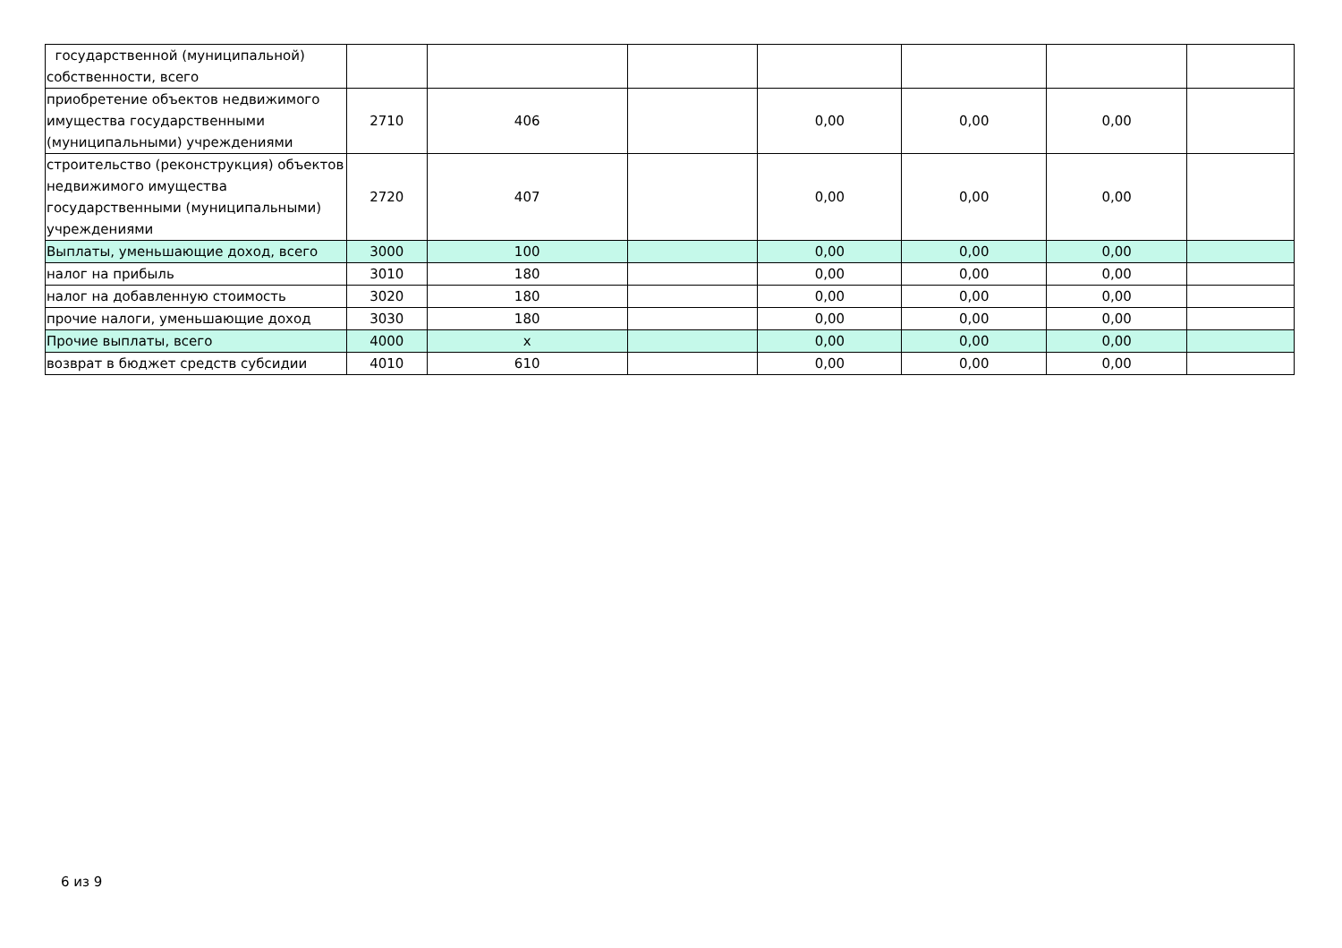| государственной (муниципальной) собственности, всего | | | | | | | |
| приобретение объектов недвижимого имущества государственными (муниципальными) учреждениями | 2710 | 406 | | 0,00 | 0,00 | 0,00 | |
| строительство (реконструкция) объектов недвижимого имущества государственными (муниципальными) учреждениями | 2720 | 407 | | 0,00 | 0,00 | 0,00 | |
| Выплаты, уменьшающие доход, всего | 3000 | 100 | | 0,00 | 0,00 | 0,00 | |
| налог на прибыль | 3010 | 180 | | 0,00 | 0,00 | 0,00 | |
| налог на добавленную стоимость | 3020 | 180 | | 0,00 | 0,00 | 0,00 | |
| прочие налоги, уменьшающие доход | 3030 | 180 | | 0,00 | 0,00 | 0,00 | |
| Прочие выплаты, всего | 4000 | x | | 0,00 | 0,00 | 0,00 | |
| возврат в бюджет средств субсидии | 4010 | 610 | | 0,00 | 0,00 | 0,00 | |
6 из 9